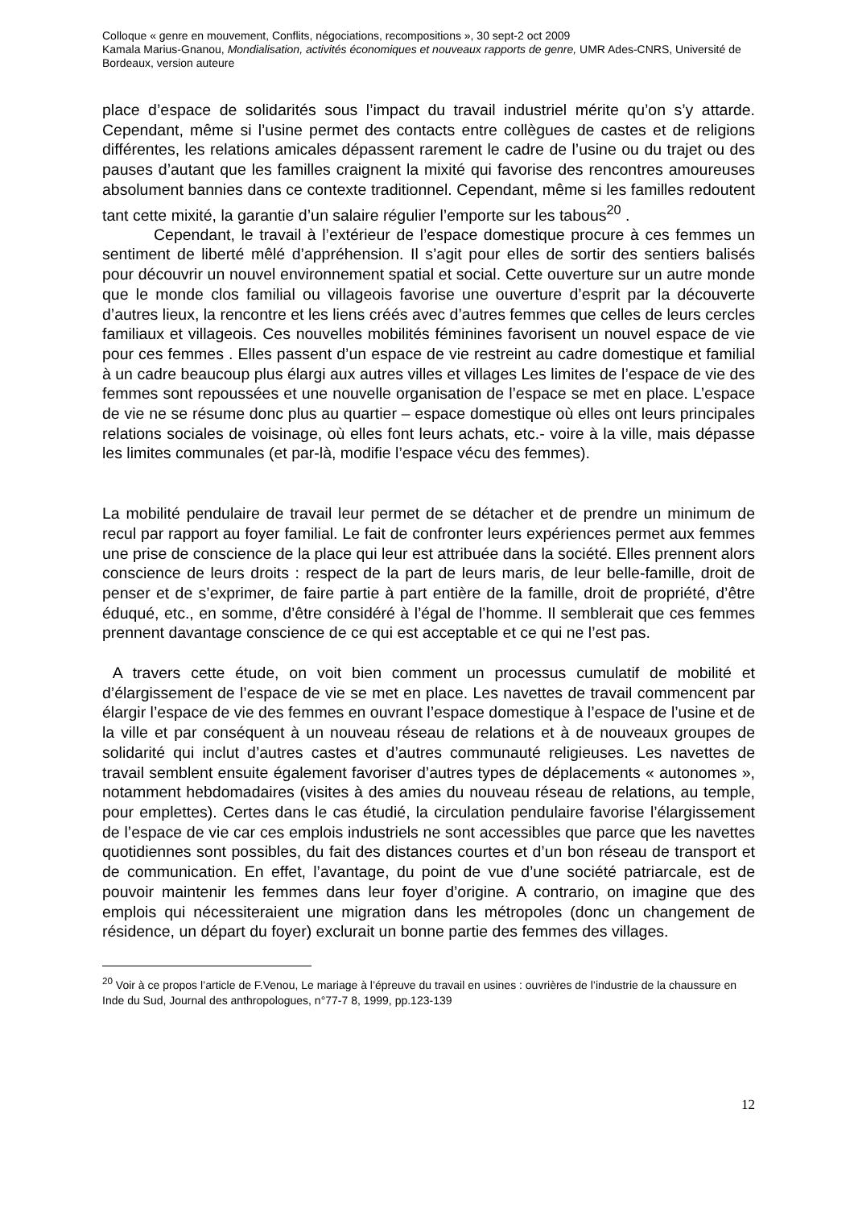Colloque « genre en mouvement, Conflits, négociations, recompositions », 30 sept-2 oct 2009
Kamala Marius-Gnanou, Mondialisation, activités économiques et nouveaux rapports de genre, UMR Ades-CNRS, Université de Bordeaux, version auteure
place d’espace de solidarités sous l’impact du travail industriel mérite qu’on s’y attarde. Cependant, même si l’usine permet des contacts entre collègues de castes et de religions différentes, les relations amicales dépassent rarement le cadre de l’usine ou du trajet ou des pauses d’autant que les familles craignent la mixité qui favorise des rencontres amoureuses absolument bannies dans ce contexte traditionnel. Cependant, même si les familles redoutent tant cette mixité, la garantie d’un salaire régulier l’emporte sur les tabous<sup>20</sup> .
Cependant, le travail à l’extérieur de l’espace domestique procure à ces femmes un sentiment de liberté mêlé d’appréhension. Il s’agit pour elles de sortir des sentiers balisés pour découvrir un nouvel environnement spatial et social. Cette ouverture sur un autre monde que le monde clos familial ou villageois favorise une ouverture d’esprit par la découverte d’autres lieux, la rencontre et les liens créés avec d’autres femmes que celles de leurs cercles familiaux et villageois. Ces nouvelles mobilités féminines favorisent un nouvel espace de vie pour ces femmes . Elles passent d’un espace de vie restreint au cadre domestique et familial à un cadre beaucoup plus élargi aux autres villes et villages Les limites de l’espace de vie des femmes sont repoussées et une nouvelle organisation de l’espace se met en place. L’espace de vie ne se résume donc plus au quartier – espace domestique où elles ont leurs principales relations sociales de voisinage, où elles font leurs achats, etc.- voire à la ville, mais dépasse les limites communales (et par-là, modifie l’espace vécu des femmes).
La mobilité pendulaire de travail leur permet de se détacher et de prendre un minimum de recul par rapport au foyer familial. Le fait de confronter leurs expériences permet aux femmes une prise de conscience de la place qui leur est attribuée dans la société. Elles prennent alors conscience de leurs droits : respect de la part de leurs maris, de leur belle-famille, droit de penser et de s’exprimer, de faire partie à part entière de la famille, droit de propriété, d’être éduqué, etc., en somme, d’être considéré à l’égal de l’homme. Il semblerait que ces femmes prennent davantage conscience de ce qui est acceptable et ce qui ne l’est pas.
A travers cette étude, on voit bien comment un processus cumulatif de mobilité et d’élargissement de l’espace de vie se met en place. Les navettes de travail commencent par élargir l’espace de vie des femmes en ouvrant l’espace domestique à l’espace de l’usine et de la ville et par conséquent à un nouveau réseau de relations et à de nouveaux groupes de solidarité qui inclut d’autres castes et d’autres communauté religieuses. Les navettes de travail semblent ensuite également favoriser d’autres types de déplacements « autonomes », notamment hebdomadaires (visites à des amies du nouveau réseau de relations, au temple, pour emplettes). Certes dans le cas étudié, la circulation pendulaire favorise l’élargissement de l’espace de vie car ces emplois industriels ne sont accessibles que parce que les navettes quotidiennes sont possibles, du fait des distances courtes et d’un bon réseau de transport et de communication. En effet, l’avantage, du point de vue d’une société patriarcale, est de pouvoir maintenir les femmes dans leur foyer d’origine. A contrario, on imagine que des emplois qui nécessiteraient une migration dans les métropoles (donc un changement de résidence, un départ du foyer) exclurait un bonne partie des femmes des villages.
<sup>20</sup> Voir à ce propos l’article de F.Venou, Le mariage à l’épreuve du travail en usines : ouvrières de l’industrie de la chaussure en Inde du Sud, Journal des anthropologues, n°77-7 8, 1999, pp.123-139
12